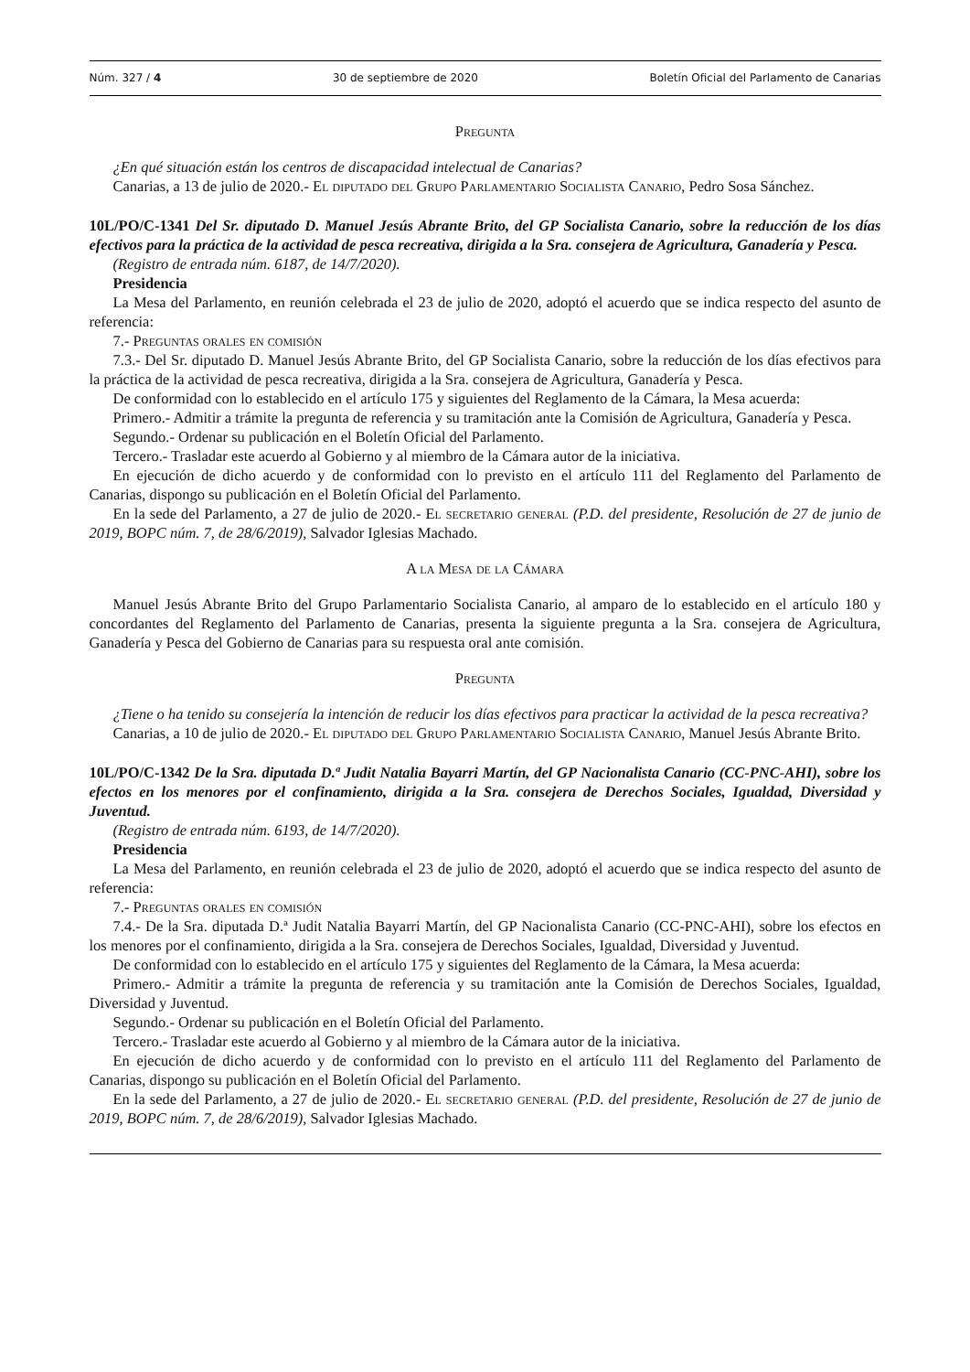Núm. 327 / 4 30 de septiembre de 2020 Boletín Oficial del Parlamento de Canarias
Pregunta
¿En qué situación están los centros de discapacidad intelectual de Canarias?
Canarias, a 13 de julio de 2020.- El diputado del Grupo Parlamentario Socialista Canario, Pedro Sosa Sánchez.
10L/PO/C-1341 Del Sr. diputado D. Manuel Jesús Abrante Brito, del GP Socialista Canario, sobre la reducción de los días efectivos para la práctica de la actividad de pesca recreativa, dirigida a la Sra. consejera de Agricultura, Ganadería y Pesca.
(Registro de entrada núm. 6187, de 14/7/2020).
Presidencia
La Mesa del Parlamento, en reunión celebrada el 23 de julio de 2020, adoptó el acuerdo que se indica respecto del asunto de referencia:
7.- Preguntas orales en comisión
7.3.- Del Sr. diputado D. Manuel Jesús Abrante Brito, del GP Socialista Canario, sobre la reducción de los días efectivos para la práctica de la actividad de pesca recreativa, dirigida a la Sra. consejera de Agricultura, Ganadería y Pesca.
De conformidad con lo establecido en el artículo 175 y siguientes del Reglamento de la Cámara, la Mesa acuerda:
Primero.- Admitir a trámite la pregunta de referencia y su tramitación ante la Comisión de Agricultura, Ganadería y Pesca.
Segundo.- Ordenar su publicación en el Boletín Oficial del Parlamento.
Tercero.- Trasladar este acuerdo al Gobierno y al miembro de la Cámara autor de la iniciativa.
En ejecución de dicho acuerdo y de conformidad con lo previsto en el artículo 111 del Reglamento del Parlamento de Canarias, dispongo su publicación en el Boletín Oficial del Parlamento.
En la sede del Parlamento, a 27 de julio de 2020.- El secretario general (P.D. del presidente, Resolución de 27 de junio de 2019, BOPC núm. 7, de 28/6/2019), Salvador Iglesias Machado.
A la Mesa de la Cámara
Manuel Jesús Abrante Brito del Grupo Parlamentario Socialista Canario, al amparo de lo establecido en el artículo 180 y concordantes del Reglamento del Parlamento de Canarias, presenta la siguiente pregunta a la Sra. consejera de Agricultura, Ganadería y Pesca del Gobierno de Canarias para su respuesta oral ante comisión.
Pregunta
¿Tiene o ha tenido su consejería la intención de reducir los días efectivos para practicar la actividad de la pesca recreativa?
Canarias, a 10 de julio de 2020.- El diputado del Grupo Parlamentario Socialista Canario, Manuel Jesús Abrante Brito.
10L/PO/C-1342 De la Sra. diputada D.ª Judit Natalia Bayarri Martín, del GP Nacionalista Canario (CC-PNC-AHI), sobre los efectos en los menores por el confinamiento, dirigida a la Sra. consejera de Derechos Sociales, Igualdad, Diversidad y Juventud.
(Registro de entrada núm. 6193, de 14/7/2020).
Presidencia
La Mesa del Parlamento, en reunión celebrada el 23 de julio de 2020, adoptó el acuerdo que se indica respecto del asunto de referencia:
7.- Preguntas orales en comisión
7.4.- De la Sra. diputada D.ª Judit Natalia Bayarri Martín, del GP Nacionalista Canario (CC-PNC-AHI), sobre los efectos en los menores por el confinamiento, dirigida a la Sra. consejera de Derechos Sociales, Igualdad, Diversidad y Juventud.
De conformidad con lo establecido en el artículo 175 y siguientes del Reglamento de la Cámara, la Mesa acuerda:
Primero.- Admitir a trámite la pregunta de referencia y su tramitación ante la Comisión de Derechos Sociales, Igualdad, Diversidad y Juventud.
Segundo.- Ordenar su publicación en el Boletín Oficial del Parlamento.
Tercero.- Trasladar este acuerdo al Gobierno y al miembro de la Cámara autor de la iniciativa.
En ejecución de dicho acuerdo y de conformidad con lo previsto en el artículo 111 del Reglamento del Parlamento de Canarias, dispongo su publicación en el Boletín Oficial del Parlamento.
En la sede del Parlamento, a 27 de julio de 2020.- El secretario general (P.D. del presidente, Resolución de 27 de junio de 2019, BOPC núm. 7, de 28/6/2019), Salvador Iglesias Machado.